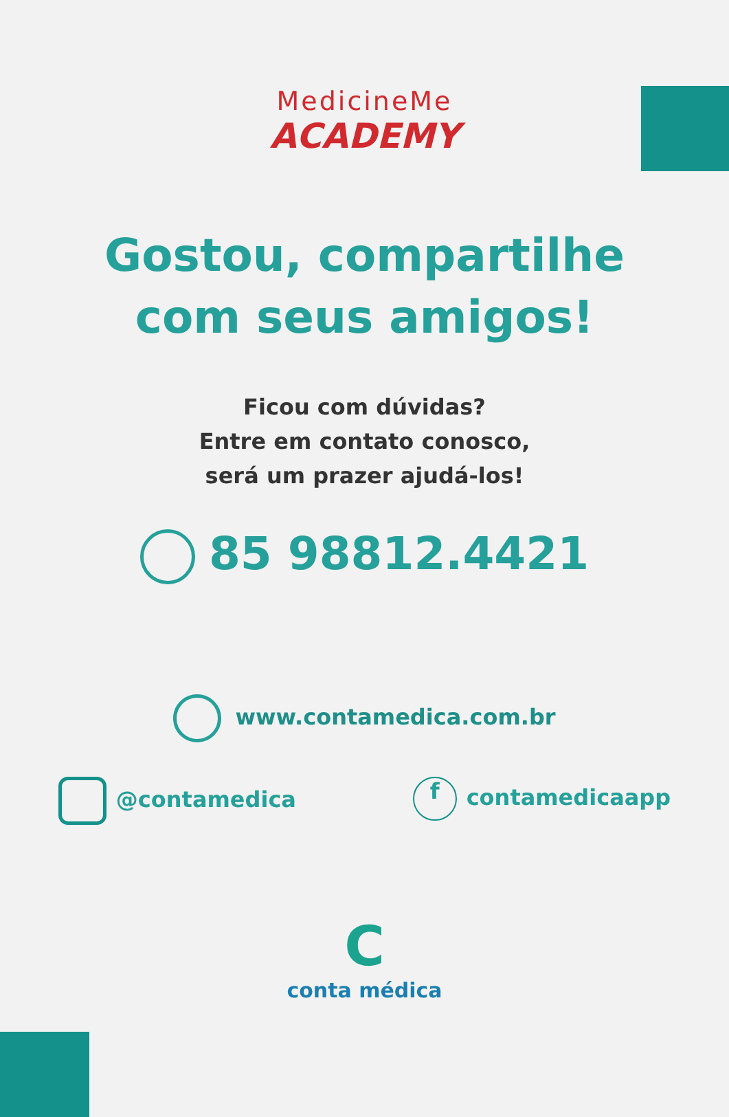MedicineMe
ACADEMY
Gostou, compartilhe
com seus amigos!
Ficou com dúvidas?
Entre em contato conosco,
será um prazer ajudá-los!
85 98812.4421
www.contamedica.com.br
@contamedica
f contamedicaapp
C
conta médica